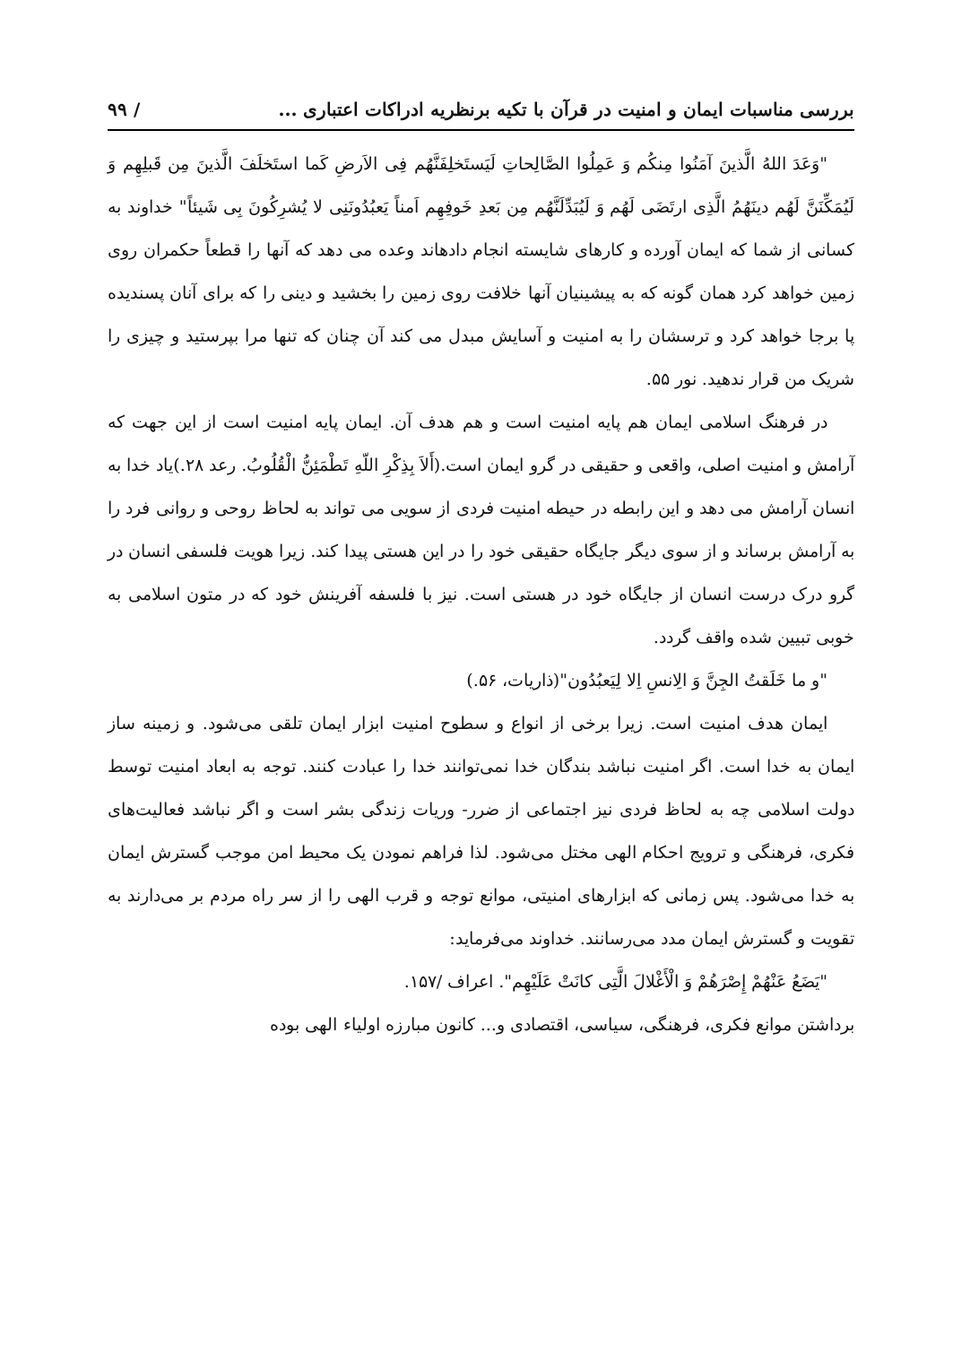بررسی مناسبات ایمان و امنیت در قرآن با تکیه برنظریه ادراکات اعتباری ... / ۹۹
"وَعَدَ اللهُ الَّذینَ آمَنُوا مِنکُم وَ عَمِلُوا الصَّالِحاتِ لَیَستَخلِفَنَّهُم فِی الاَرضِ کَما استَخلَفَ الَّذینَ مِن قَبلِهِم وَ لَیُمَکِّنَنَّ لَهُم دینَهُمُ الَّذِی ارتَضَی لَهُم وَ لَیُبَدِّلَنَّهُم مِن بَعدِ خَوفِهِم اَمناً یَعبُدُونَنِی لا یُشرِکُونَ بِی شَیئاً" خداوند به کسانی از شما که ایمان آورده و کارهای شایسته انجام دادهاند وعده می دهد که آنها را قطعاً حکمران روی زمین خواهد کرد همان گونه که به پیشینیان آنها خلافت روی زمین را بخشید و دینی را که برای آنان پسندیده پا برجا خواهد کرد و ترسشان را به امنیت و آسایش مبدل می کند آن چنان که تنها مرا بپرستید و چیزی را شریک من قرار ندهید. نور ۵۵.
در فرهنگ اسلامی ایمان هم پایه امنیت است و هم هدف آن. ایمان پایه امنیت است از این جهت که آرامش و امنیت اصلی، واقعی و حقیقی در گرو ایمان است.(أَلاَ بِذِکْرِ اللّهِ تَطْمَئِنُّ الْقُلُوبُ. رعد ۲۸.)یاد خدا به انسان آرامش می دهد و این رابطه در حیطه امنیت فردی از سویی می تواند به لحاظ روحی و روانی فرد را به آرامش برساند و از سوی دیگر جایگاه حقیقی خود را در این هستی پیدا کند. زیرا هویت فلسفی انسان در گرو درک درست انسان از جایگاه خود در هستی است. نیز با فلسفه آفرینش خود که در متون اسلامی به خوبی تبیین شده واقف گردد.
"و ما خَلَقتُ الجِنَّ وَ الِانسِ اِلا لِیَعبُدُون"(ذاریات، ۵۶.)
ایمان هدف امنیت است. زیرا برخی از انواع و سطوح امنیت ابزار ایمان تلقی می‌شود. و زمینه ساز ایمان به خدا است. اگر امنیت نباشد بندگان خدا نمی‌توانند خدا را عبادت کنند. توجه به ابعاد امنیت توسط دولت اسلامی چه به لحاظ فردی نیز اجتماعی از ضرر- وریات زندگی بشر است و اگر نباشد فعالیت‌های فکری، فرهنگی و ترویج احکام الهی مختل می‌شود. لذا فراهم نمودن یک محیط امن موجب گسترش ایمان به خدا می‌شود. پس زمانی که ابزارهای امنیتی، موانع توجه و قرب الهی را از سر راه مردم بر می‌دارند به تقویت و گسترش ایمان مدد می‌رسانند. خداوند می‌فرماید:
"یَضَعُ عَنْهُمْ إِصْرَهُمْ وَ الْأَغْلالَ الَّتِی کانَتْ عَلَیْهِم". اعراف /۱۵۷.
برداشتن موانع فکری، فرهنگی، سیاسی، اقتصادی و... کانون مبارزه اولیاء الهی بوده